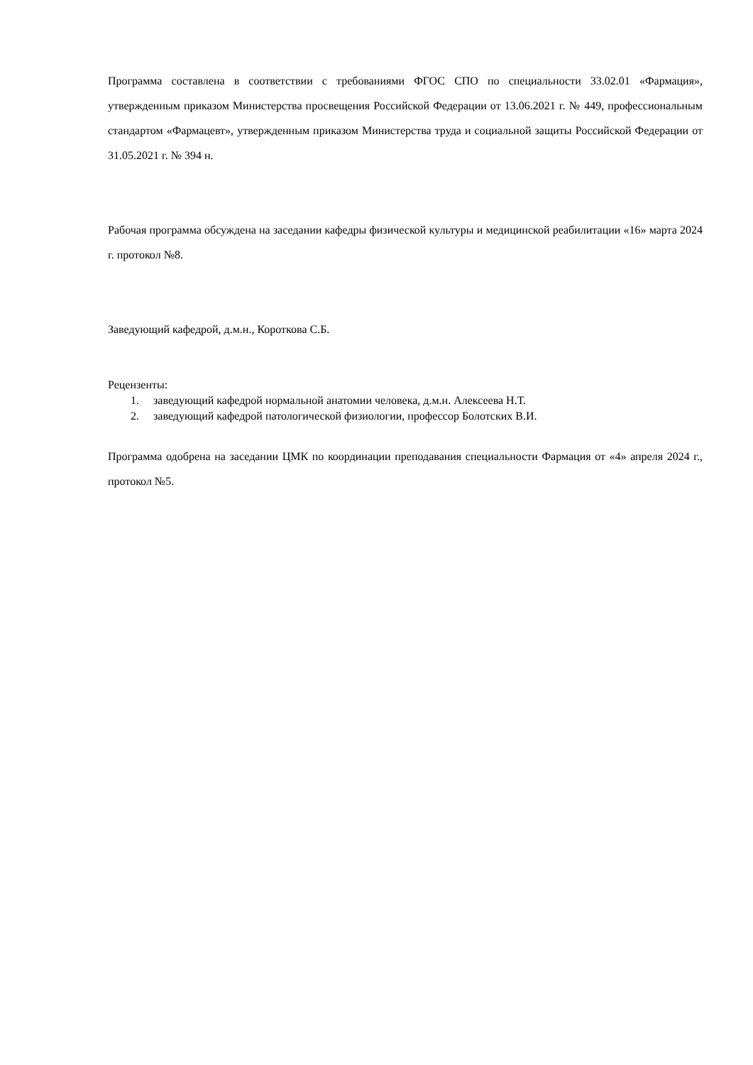Программа составлена в соответствии с требованиями ФГОС СПО по специальности 33.02.01 «Фармация», утвержденным приказом Министерства просвещения Российской Федерации от 13.06.2021 г. № 449, профессиональным стандартом «Фармацевт», утвержденным приказом Министерства труда и социальной защиты Российской Федерации от 31.05.2021 г. № 394 н.
Рабочая программа обсуждена на заседании кафедры физической культуры и медицинской реабилитации «16» марта 2024 г. протокол №8.
Заведующий кафедрой, д.м.н., Короткова С.Б.
Рецензенты:
1. заведующий кафедрой нормальной анатомии человека, д.м.н. Алексеева Н.Т.
2. заведующий кафедрой патологической физиологии, профессор Болотских В.И.
Программа одобрена на заседании ЦМК по координации преподавания специальности Фармация от «4» апреля 2024 г., протокол №5.